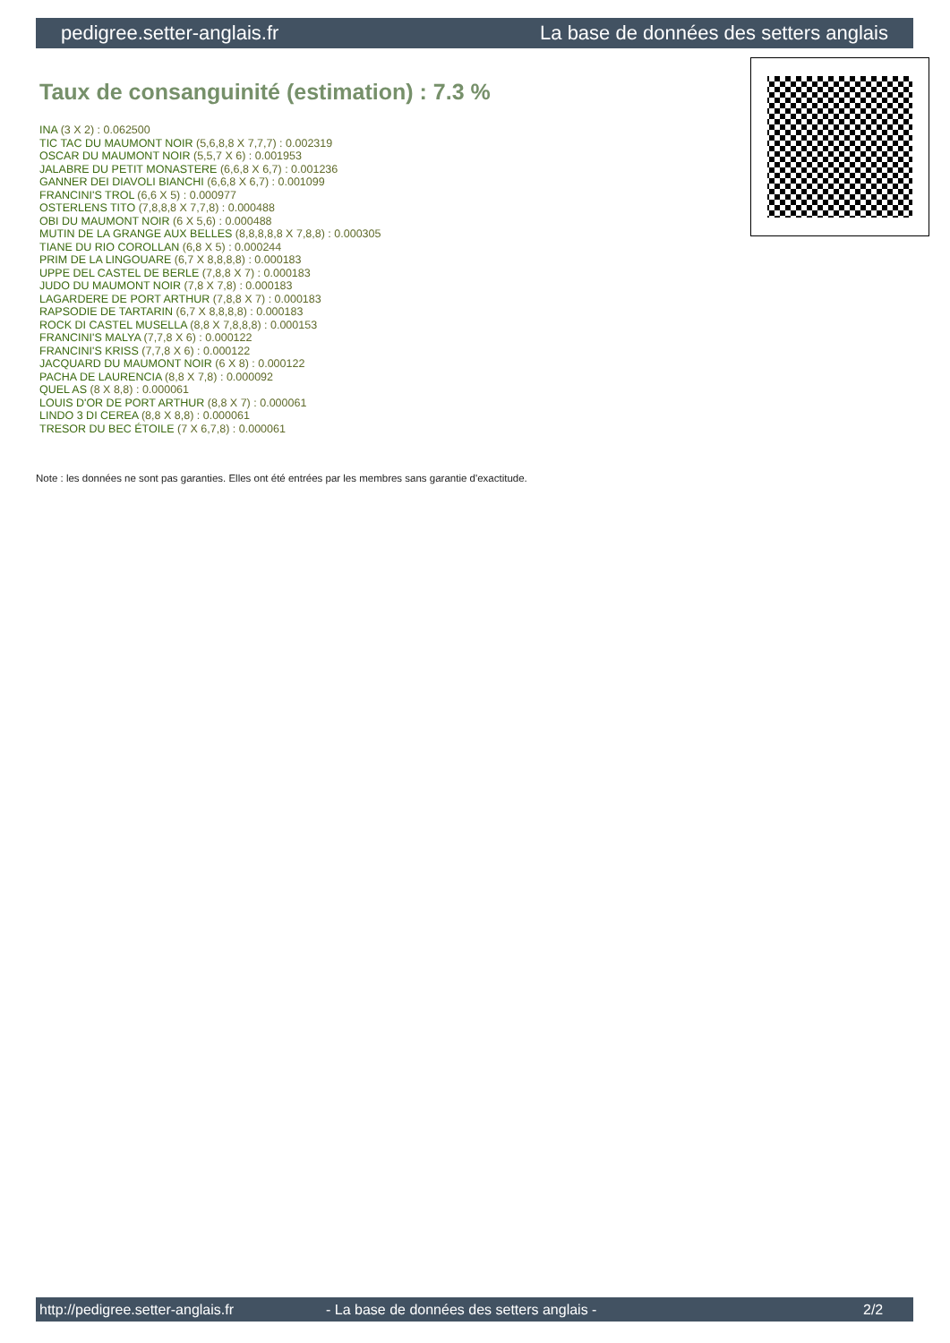pedigree.setter-anglais.fr La base de données des setters anglais
Taux de consanguinité (estimation) : 7.3 %
INA (3 X 2) : 0.062500
TIC TAC DU MAUMONT NOIR (5,6,8,8 X 7,7,7) : 0.002319
OSCAR DU MAUMONT NOIR (5,5,7 X 6) : 0.001953
JALABRE DU PETIT MONASTERE (6,6,8 X 6,7) : 0.001236
GANNER DEI DIAVOLI BIANCHI (6,6,8 X 6,7) : 0.001099
FRANCINI'S TROL (6,6 X 5) : 0.000977
OSTERLENS TITO (7,8,8,8 X 7,7,8) : 0.000488
OBI DU MAUMONT NOIR (6 X 5,6) : 0.000488
MUTIN DE LA GRANGE AUX BELLES (8,8,8,8,8 X 7,8,8) : 0.000305
TIANE DU RIO COROLLAN (6,8 X 5) : 0.000244
PRIM DE LA LINGOUARE (6,7 X 8,8,8,8) : 0.000183
UPPE DEL CASTEL DE BERLE (7,8,8 X 7) : 0.000183
JUDO DU MAUMONT NOIR (7,8 X 7,8) : 0.000183
LAGARDERE DE PORT ARTHUR (7,8,8 X 7) : 0.000183
RAPSODIE DE TARTARIN (6,7 X 8,8,8,8) : 0.000183
ROCK DI CASTEL MUSELLA (8,8 X 7,8,8,8) : 0.000153
FRANCINI'S MALYA (7,7,8 X 6) : 0.000122
FRANCINI'S KRISS (7,7,8 X 6) : 0.000122
JACQUARD DU MAUMONT NOIR (6 X 8) : 0.000122
PACHA DE LAURENCIA (8,8 X 7,8) : 0.000092
QUEL AS (8 X 8,8) : 0.000061
LOUIS D'OR DE PORT ARTHUR (8,8 X 7) : 0.000061
LINDO 3 DI CEREA (8,8 X 8,8) : 0.000061
TRESOR DU BEC ÉTOILE (7 X 6,7,8) : 0.000061
Note : les données ne sont pas garanties. Elles ont été entrées par les membres sans garantie d'exactitude.
http://pedigree.setter-anglais.fr - La base de données des setters anglais - 2/2